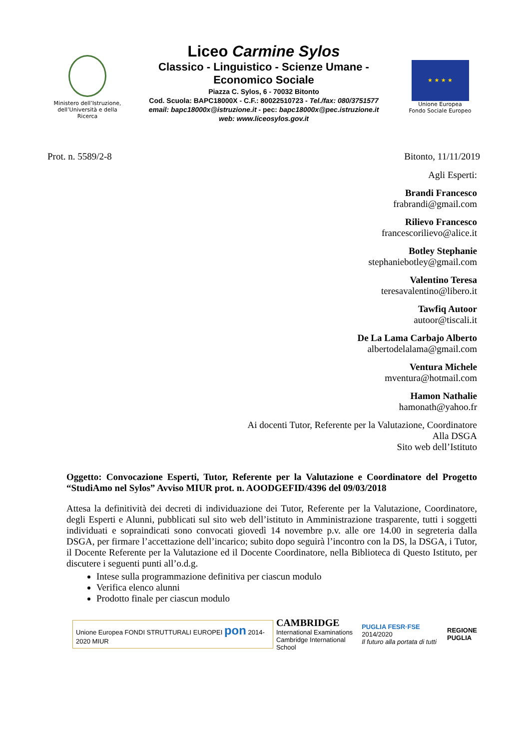Ministero dell’Istruzione, dell’Università e della Ricerca
Liceo Carmine Sylos
Classico - Linguistico - Scienze Umane -
Economico Sociale
Piazza C. Sylos, 6 - 70032 Bitonto
Cod. Scuola: BAPC18000X - C.F.: 80022510723 - Tel./fax: 080/3751577
email: bapc18000x@istruzione.it - pec: bapc18000x@pec.istruzione.it
web: www.liceosylos.gov.it
★ ★ ★ ★
Unione Europea
Fondo Sociale Europeo
Prot. n. 5589/2-8 Bitonto, 11/11/2019
Agli Esperti:
Brandi Francesco
frabrandi@gmail.com
Rilievo Francesco
francescorilievo@alice.it
Botley Stephanie
stephaniebotley@gmail.com
Valentino Teresa
teresavalentino@libero.it
Tawfiq Autoor
autoor@tiscali.it
De La Lama Carbajo Alberto
albertodelalama@gmail.com
Ventura Michele
mventura@hotmail.com
Hamon Nathalie
hamonath@yahoo.fr
Ai docenti Tutor, Referente per la Valutazione, Coordinatore
Alla DSGA
Sito web dell’Istituto
Oggetto: Convocazione Esperti, Tutor, Referente per la Valutazione e Coordinatore del Progetto “StudiAmo nel Sylos” Avviso MIUR prot. n. AOODGEFID/4396 del 09/03/2018
Attesa la definitività dei decreti di individuazione dei Tutor, Referente per la Valutazione, Coordinatore, degli Esperti e Alunni, pubblicati sul sito web dell’istituto in Amministrazione trasparente, tutti i soggetti individuati e sopraindicati sono convocati giovedì 14 novembre p.v. alle ore 14.00 in segreteria dalla DSGA, per firmare l’accettazione dell’incarico; subito dopo seguirà l’incontro con la DS, la DSGA, i Tutor, il Docente Referente per la Valutazione ed il Docente Coordinatore, nella Biblioteca di Questo Istituto, per discutere i seguenti punti all’o.d.g.
Intese sulla programmazione definitiva per ciascun modulo
Verifica elenco alunni
Prodotto finale per ciascun modulo
Unione Europea FONDI STRUTTURALI EUROPEI pon 2014-2020 MIUR
CAMBRIDGE
International Examinations
Cambridge International School
PUGLIA FESR·FSE 2014/2020
Il futuro alla portata di tutti
REGIONE
PUGLIA